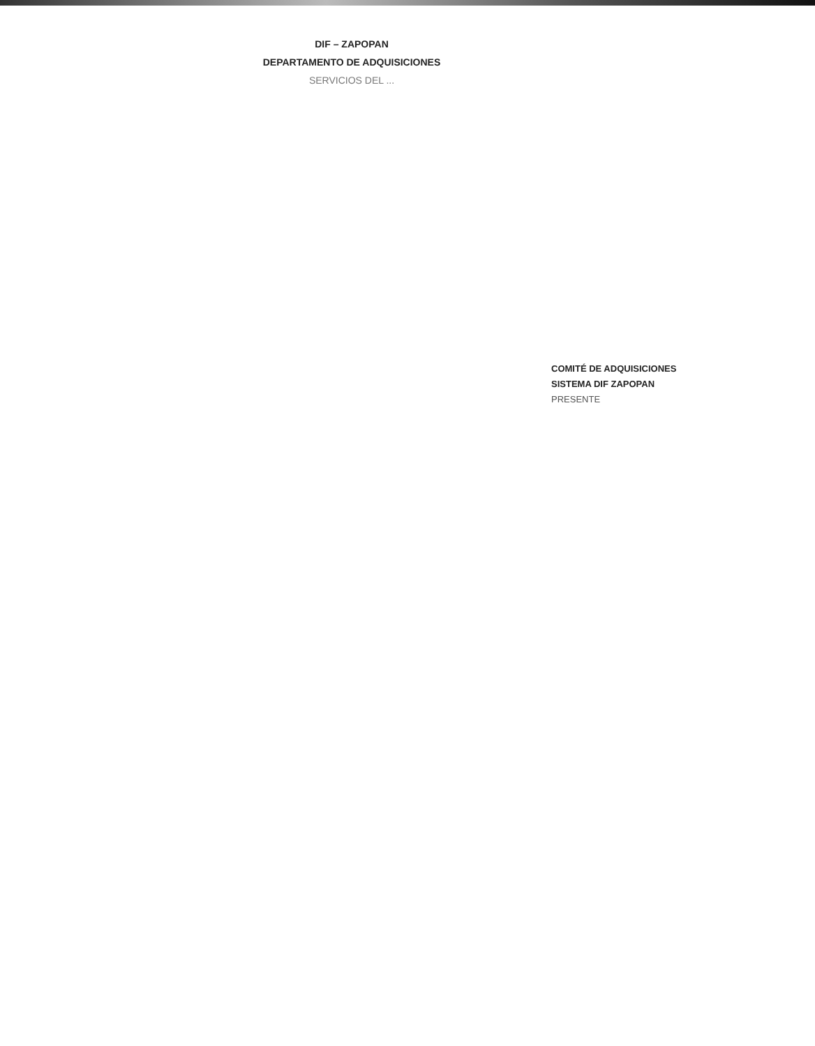DIF – ZAPOPAN
DEPARTAMENTO DE ADQUISICIONES
SERVICIOS DEL ...
COMITÉ DE ADQUISICIONES
SISTEMA DIF ZAPOPAN
PRESENTE